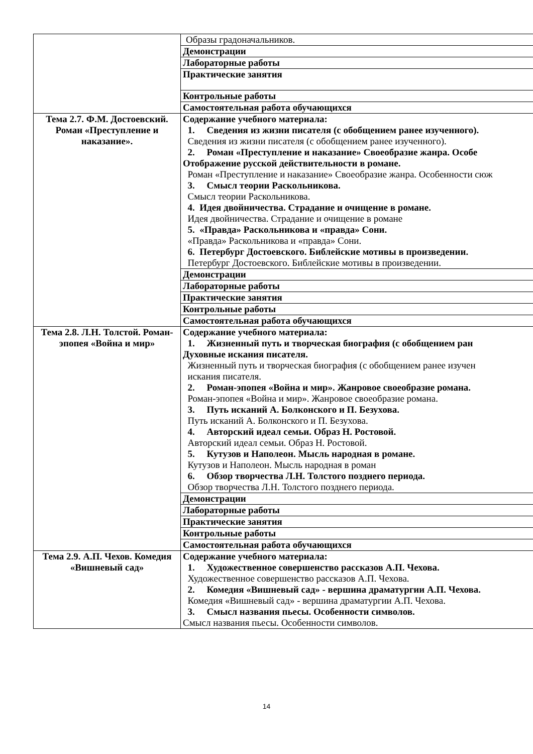| | Образы градоначальников. |
| | Демонстрации |
| | Лабораторные работы |
| | Практические занятия |
| | Контрольные работы |
| | Самостоятельная работа обучающихся |
| Тема 2.7. Ф.М. Достоевский. Роман «Преступление и наказание». | Содержание учебного материала: 1. Сведения из жизни писателя (с обобщением ранее изученного). Сведения из жизни писателя (с обобщением ранее изученного). 2. Роман «Преступление и наказание» Своеобразие жанра. Особе Отображение русской действительности в романе. Роман «Преступление и наказание» Своеобразие жанра. Особенности сюж 3. Смысл теории Раскольникова. Смысл теории Раскольникова. 4. Идея двойничества. Страдание и очищение в романе. Идея двойничества. Страдание и очищение в романе 5. «Правда» Раскольникова и «правда» Сони. «Правда» Раскольникова и «правда» Сони. 6. Петербург Достоевского. Библейские мотивы в произведении. Петербург Достоевского. Библейские мотивы в произведении. |
| | Демонстрации |
| | Лабораторные работы |
| | Практические занятия |
| | Контрольные работы |
| | Самостоятельная работа обучающихся |
| Тема 2.8. Л.Н. Толстой. Роман-эпопея «Война и мир» | Содержание учебного материала: 1. Жизненный путь и творческая биография (с обобщением ран Духовные искания писателя. Жизненный путь и творческая биография (с обобщением ранее изучен искания писателя. 2. Роман-эпопея «Война и мир». Жанровое своеобразие романа. Роман-эпопея «Война и мир». Жанровое своеобразие романа. 3. Путь исканий А. Болконского и П. Безухова. Путь исканий А. Болконского и П. Безухова. 4. Авторский идеал семьи. Образ Н. Ростовой. Авторский идеал семьи. Образ Н. Ростовой. 5. Кутузов и Наполеон. Мысль народная в романе. Кутузов и Наполеон. Мысль народная в роман 6. Обзор творчества Л.Н. Толстого позднего периода. Обзор творчества Л.Н. Толстого позднего периода. |
| | Демонстрации |
| | Лабораторные работы |
| | Практические занятия |
| | Контрольные работы |
| | Самостоятельная работа обучающихся |
| Тема 2.9. А.П. Чехов. Комедия «Вишневый сад» | Содержание учебного материала: 1. Художественное совершенство рассказов А.П. Чехова. Художественное совершенство рассказов А.П. Чехова. 2. Комедия «Вишневый сад» - вершина драматургии А.П. Чехова. Комедия «Вишневый сад» - вершина драматургии А.П. Чехова. 3. Смысл названия пьесы. Особенности символов. Смысл названия пьесы. Особенности символов. |
14